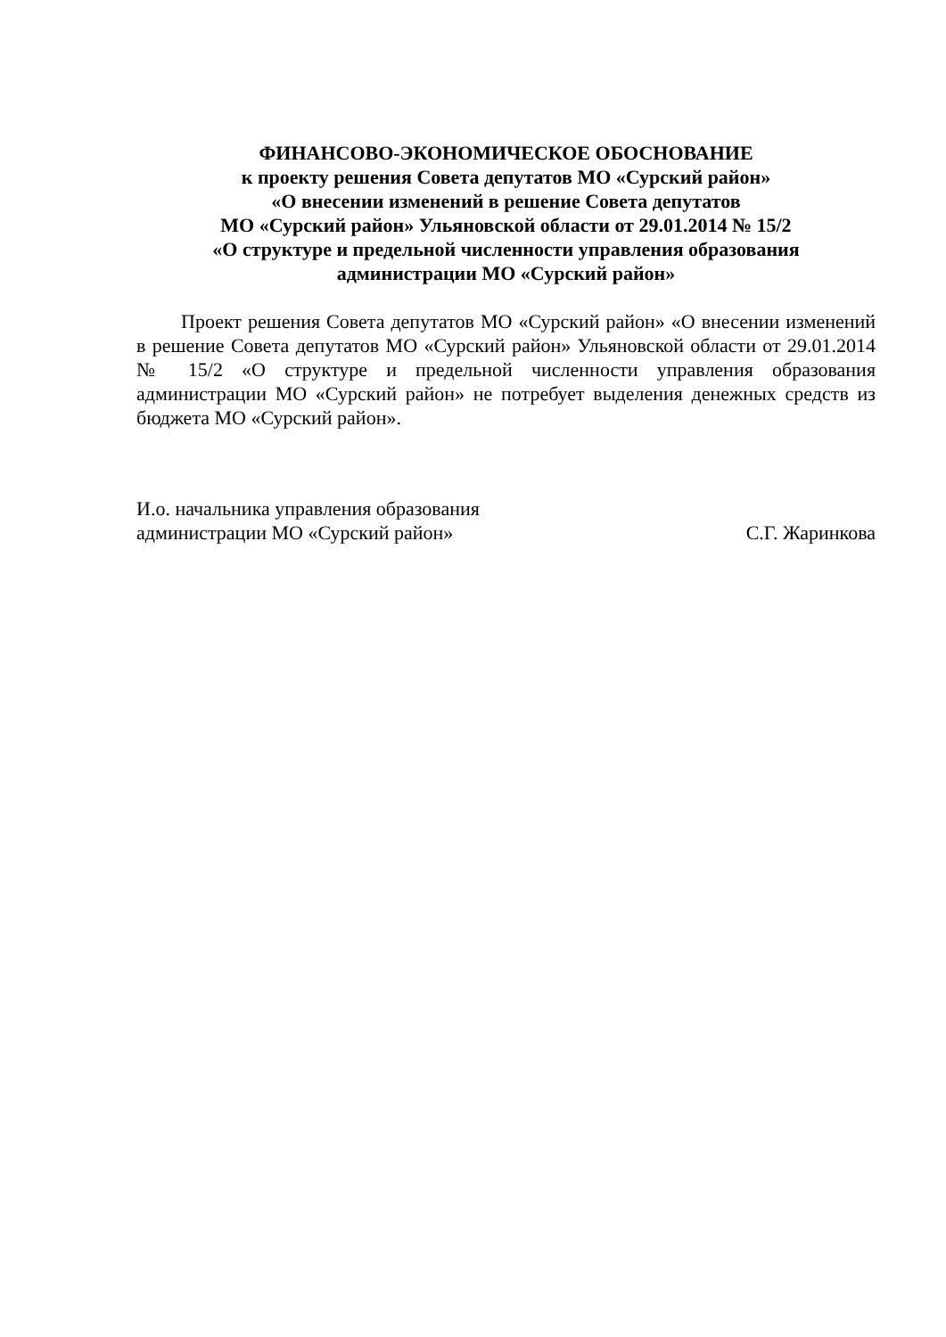ФИНАНСОВО-ЭКОНОМИЧЕСКОЕ ОБОСНОВАНИЕ
к проекту решения Совета депутатов МО «Сурский район»
«О внесении изменений в решение Совета депутатов
МО «Сурский район» Ульяновской области от 29.01.2014 № 15/2
«О структуре и предельной численности управления образования
администрации МО «Сурский район»
Проект решения Совета депутатов МО «Сурский район» «О внесении изменений в решение Совета депутатов МО «Сурский район» Ульяновской области от 29.01.2014 № 15/2 «О структуре и предельной численности управления образования администрации МО «Сурский район» не потребует выделения денежных средств из бюджета МО «Сурский район».
И.о. начальника управления образования
администрации МО «Сурский район» С.Г. Жаринкова